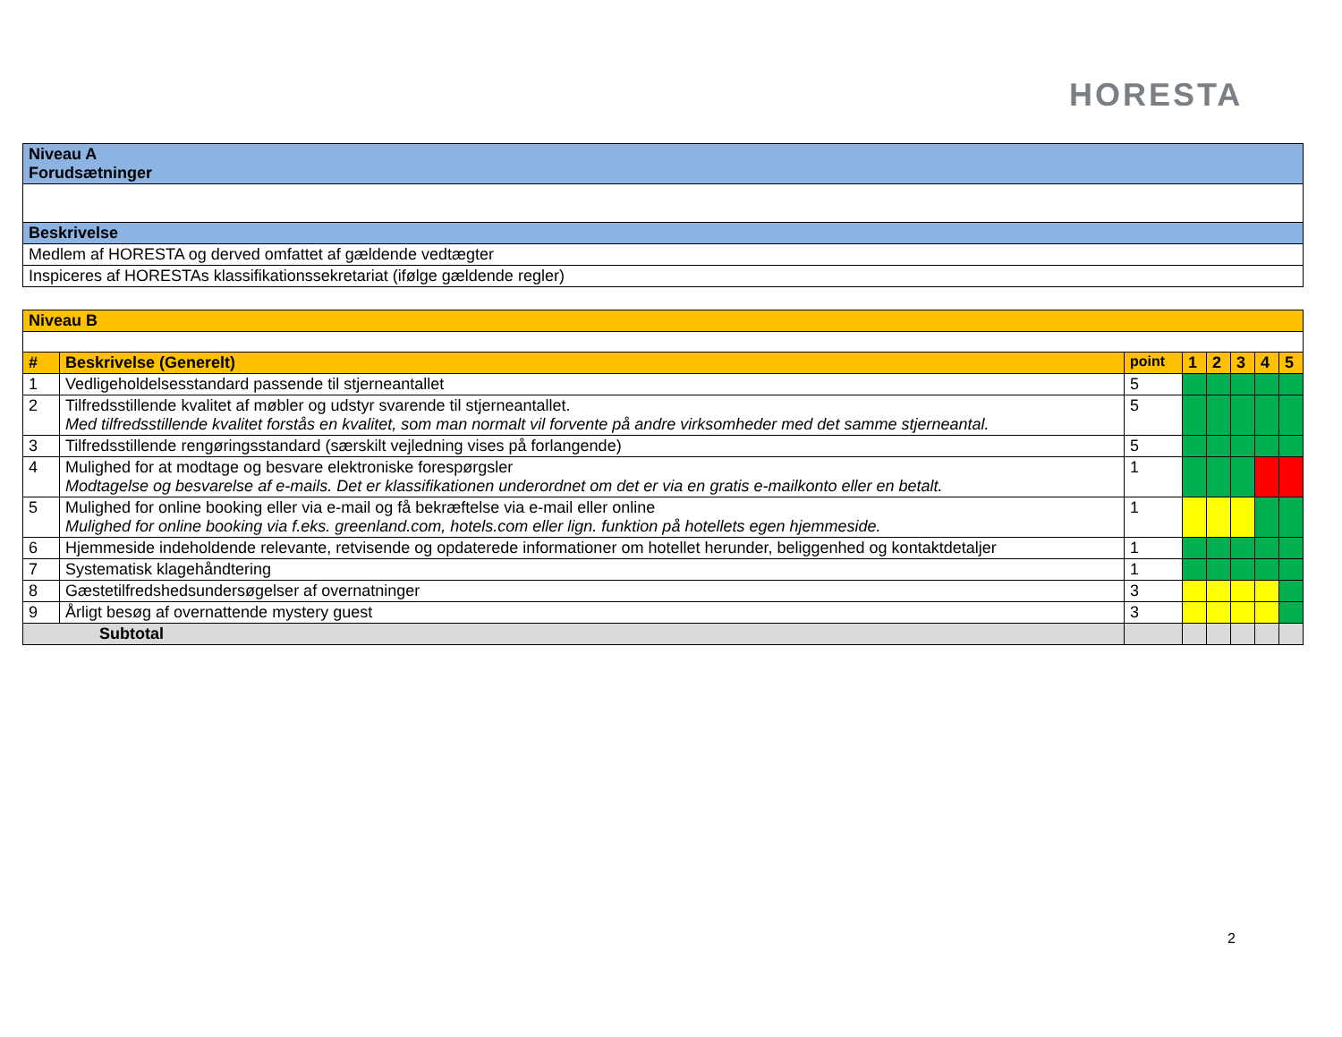HORESTA
| Niveau A Forudsætninger |
| Beskrivelse |
| Medlem af HORESTA og derved omfattet af gældende vedtægter |
| Inspiceres af HORESTAs klassifikationssekretariat (ifølge gældende regler) |
| Niveau B | | | | | | | |
| # | Beskrivelse (Generelt) | point | 1 | 2 | 3 | 4 | 5 |
| 1 | Vedligeholdelsesstandard passende til stjerneantallet | 5 | | | | | |
| 2 | Tilfredsstillende kvalitet af møbler og udstyr svarende til stjerneantallet. Med tilfredsstillende kvalitet forstås en kvalitet, som man normalt vil forvente på andre virksomheder med det samme stjerneantal. | 5 | | | | | |
| 3 | Tilfredsstillende rengøringsstandard (særskilt vejledning vises på forlangende) | 5 | | | | | |
| 4 | Mulighed for at modtage og besvare elektroniske forespørgsler Modtagelse og besvarelse af e-mails. Det er klassifikationen underordnet om det er via en gratis e-mailkonto eller en betalt. | 1 | | | | | |
| 5 | Mulighed for online booking eller via e-mail og få bekræftelse via e-mail eller online Mulighed for online booking via f.eks. greenland.com, hotels.com eller lign. funktion på hotellets egen hjemmeside. | 1 | | | | | |
| 6 | Hjemmeside indeholdende relevante, retvisende og opdaterede informationer om hotellet herunder, beliggenhed og kontaktdetaljer | 1 | | | | | |
| 7 | Systematisk klagehåndtering | 1 | | | | | |
| 8 | Gæstetilfredshedsundersøgelser af overnatninger | 3 | | | | | |
| 9 | Årligt besøg af overnattende mystery guest | 3 | | | | | |
| Subtotal | | | | | | | |
2